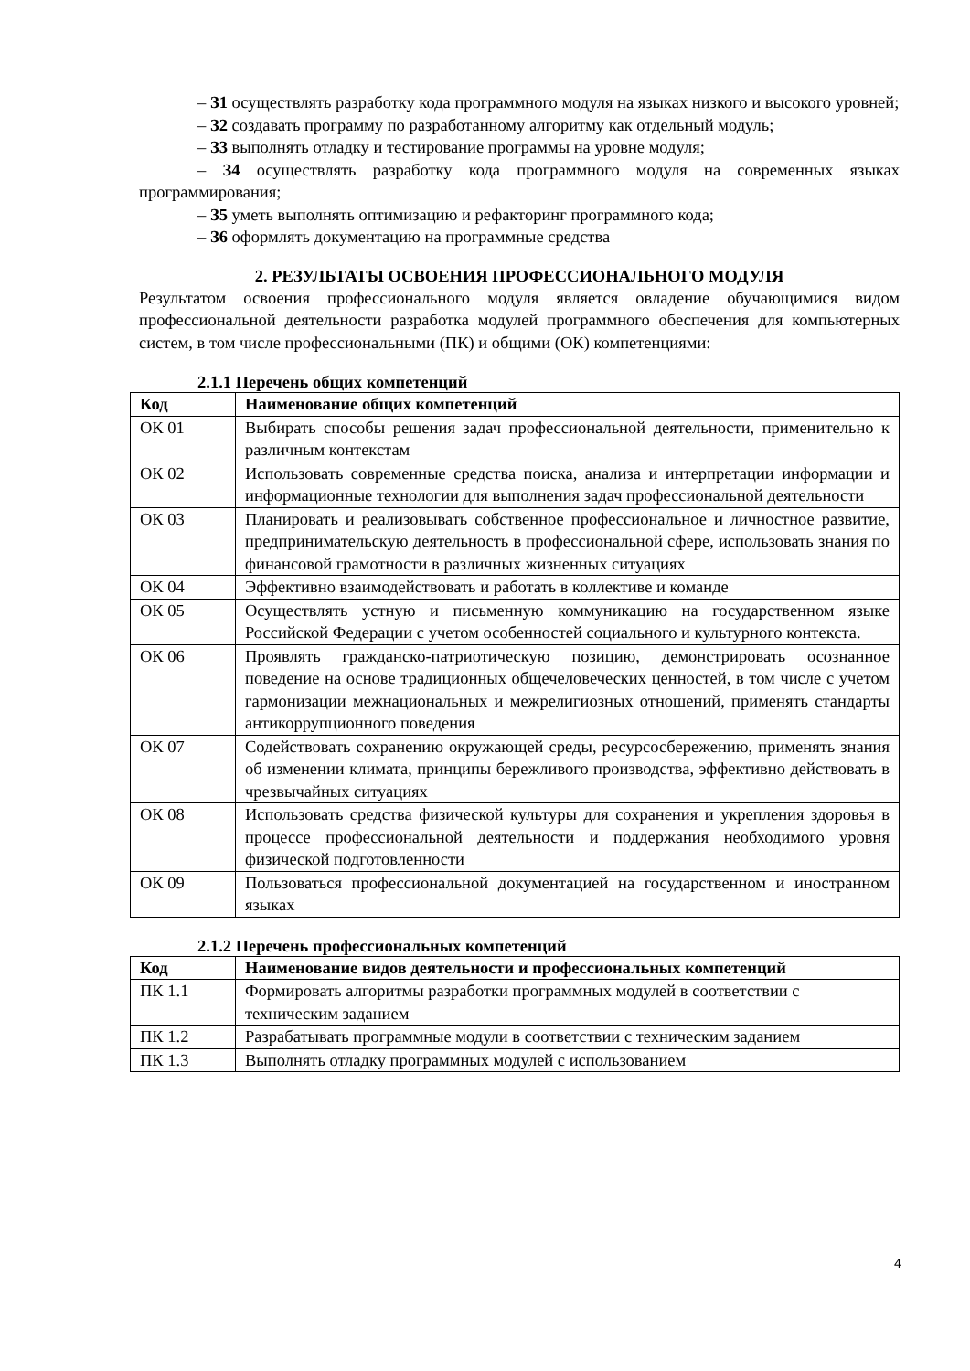– З1 осуществлять разработку кода программного модуля на языках низкого и высокого уровней;
– З2 создавать программу по разработанному алгоритму как отдельный модуль;
– З3 выполнять отладку и тестирование программы на уровне модуля;
– З4 осуществлять разработку кода программного модуля на современных языках программирования;
– З5 уметь выполнять оптимизацию и рефакторинг программного кода;
– З6 оформлять документацию на программные средства
2. РЕЗУЛЬТАТЫ ОСВОЕНИЯ ПРОФЕССИОНАЛЬНОГО МОДУЛЯ
Результатом освоения профессионального модуля является овладение обучающимися видом профессиональной деятельности разработка модулей программного обеспечения для компьютерных систем, в том числе профессиональными (ПК) и общими (ОК) компетенциями:
2.1.1 Перечень общих компетенций
| Код | Наименование общих компетенций |
| --- | --- |
| ОК 01 | Выбирать способы решения задач профессиональной деятельности, применительно к различным контекстам |
| ОК 02 | Использовать современные средства поиска, анализа и интерпретации информации и информационные технологии для выполнения задач профессиональной деятельности |
| ОК 03 | Планировать и реализовывать собственное профессиональное и личностное развитие, предпринимательскую деятельность в профессиональной сфере, использовать знания по финансовой грамотности в различных жизненных ситуациях |
| ОК 04 | Эффективно взаимодействовать и работать в коллективе и команде |
| ОК 05 | Осуществлять устную и письменную коммуникацию на государственном языке Российской Федерации с учетом особенностей социального и культурного контекста. |
| ОК 06 | Проявлять гражданско-патриотическую позицию, демонстрировать осознанное поведение на основе традиционных общечеловеческих ценностей, в том числе с учетом гармонизации межнациональных и межрелигиозных отношений, применять стандарты антикоррупционного поведения |
| ОК 07 | Содействовать сохранению окружающей среды, ресурсосбережению, применять знания об изменении климата, принципы бережливого производства, эффективно действовать в чрезвычайных ситуациях |
| ОК 08 | Использовать средства физической культуры для сохранения и укрепления здоровья в процессе профессиональной деятельности и поддержания необходимого уровня физической подготовленности |
| ОК 09 | Пользоваться профессиональной документацией на государственном и иностранном языках |
2.1.2 Перечень профессиональных компетенций
| Код | Наименование видов деятельности и профессиональных компетенций |
| --- | --- |
| ПК 1.1 | Формировать алгоритмы разработки программных модулей в соответствии с техническим заданием |
| ПК 1.2 | Разрабатывать программные модули в соответствии с техническим заданием |
| ПК 1.3 | Выполнять отладку программных модулей с использованием |
4